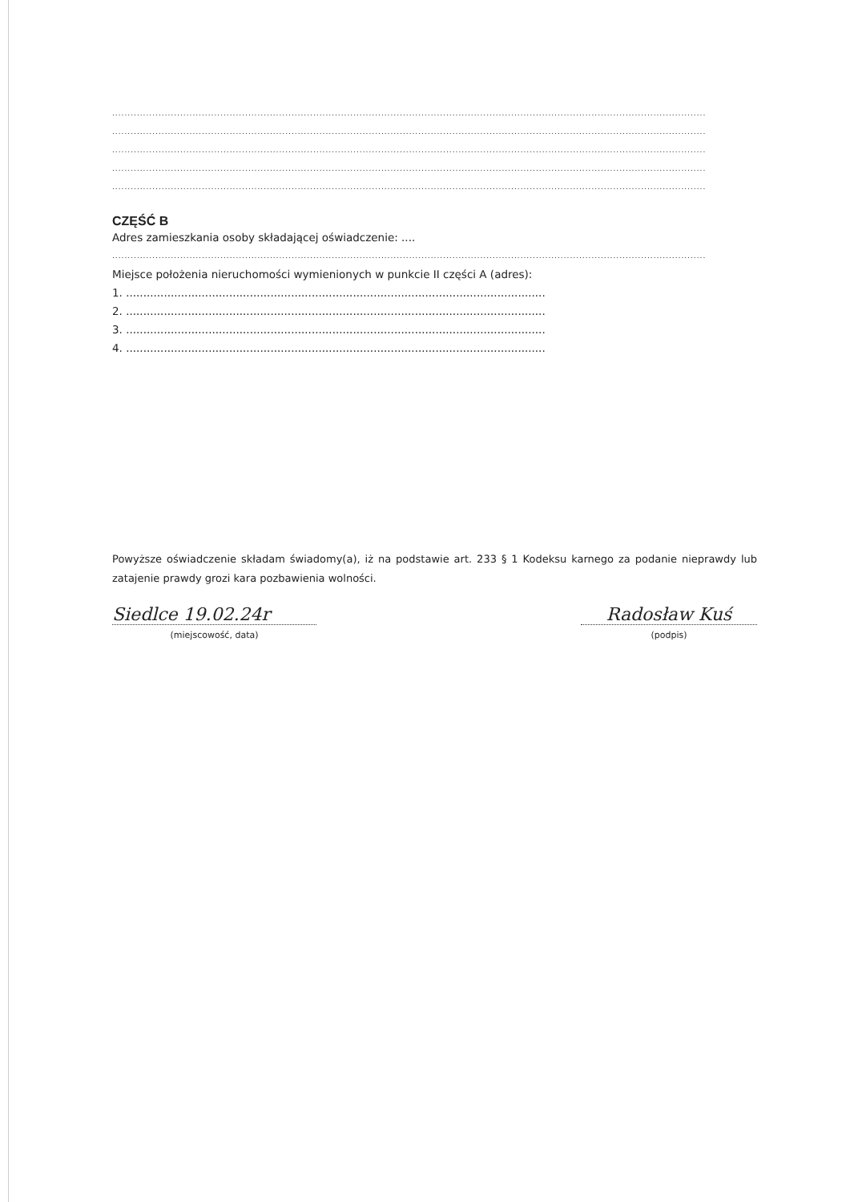................................................................................................................................................................................................
................................................................................................................................................................................................
................................................................................................................................................................................................
................................................................................................................................................................................................
................................................................................................................................................................................................
CZĘŚĆ B
Adres zamieszkania osoby składającej oświadczenie: ....
................................................................................................................................................................................................
Miejsce położenia nieruchomości wymienionych w punkcie II części A (adres):
1. ..........................................................................................................................
2. ..........................................................................................................................
3. ..........................................................................................................................
4. ..........................................................................................................................
Powyższe oświadczenie składam świadomy(a), iż na podstawie art. 233 § 1 Kodeksu karnego za podanie nieprawdy lub zatajenie prawdy grozi kara pozbawienia wolności.
Siedlce 19.02.24r
(miejscowość, data)
Radosław Kuś
(podpis)